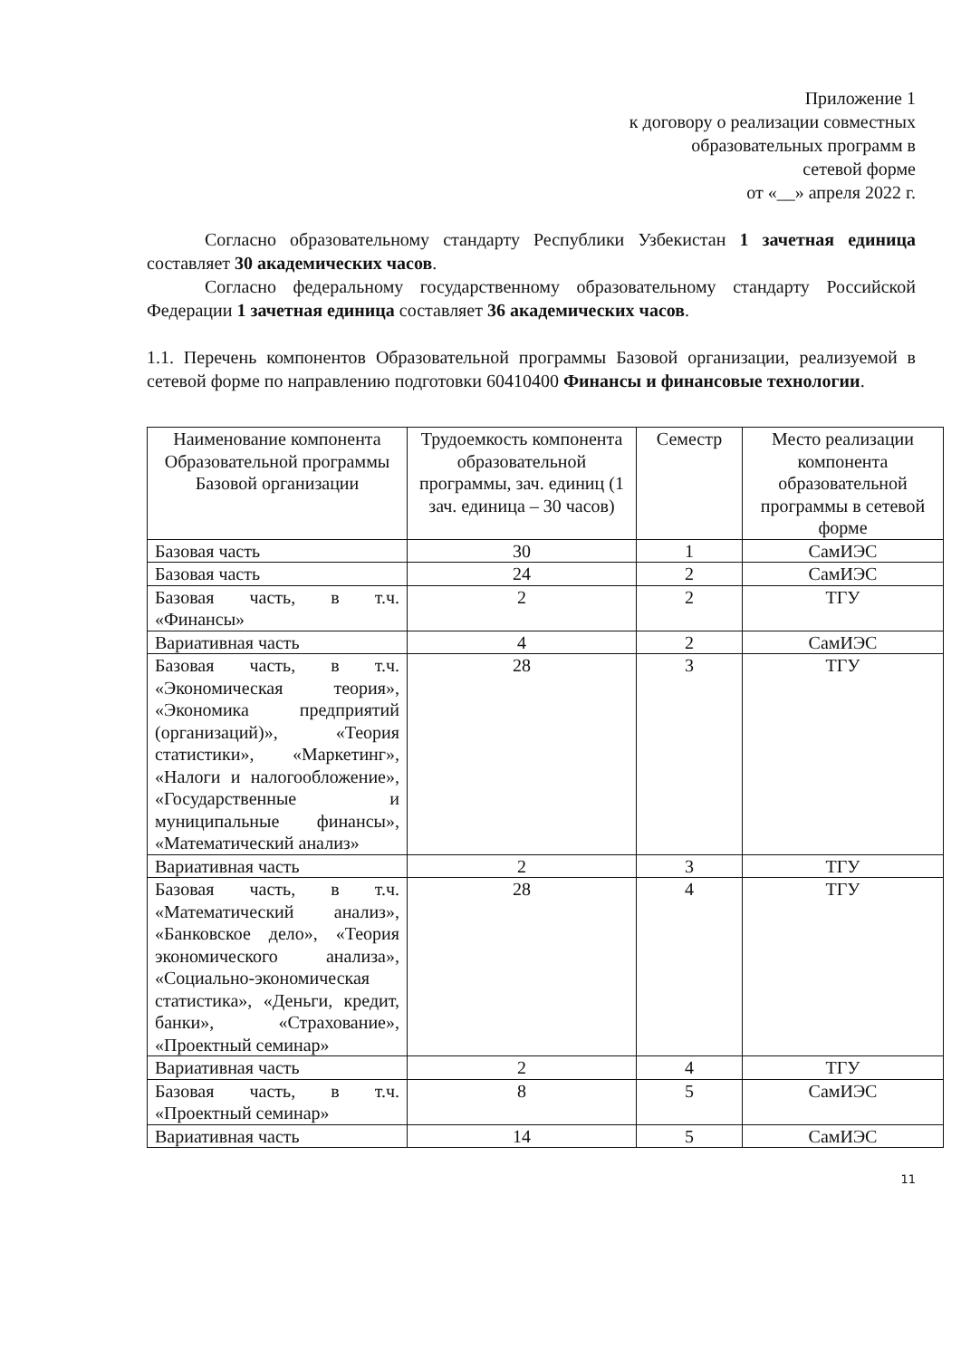Приложение 1
к договору о реализации совместных
образовательных программ в
сетевой форме
от «__» апреля 2022 г.
Согласно образовательному стандарту Республики Узбекистан 1 зачетная единица составляет 30 академических часов.
Согласно федеральному государственному образовательному стандарту Российской Федерации 1 зачетная единица составляет 36 академических часов.
1.1. Перечень компонентов Образовательной программы Базовой организации, реализуемой в сетевой форме по направлению подготовки 60410400 Финансы и финансовые технологии.
| Наименование компонента Образовательной программы Базовой организации | Трудоемкость компонента образовательной программы, зач. единиц (1 зач. единица – 30 часов) | Семестр | Место реализации компонента образовательной программы в сетевой форме |
| Базовая часть | 30 | 1 | СамИЭС |
| Базовая часть | 24 | 2 | СамИЭС |
| Базовая часть, в т.ч. «Финансы» | 2 | 2 | ТГУ |
| Вариативная часть | 4 | 2 | СамИЭС |
| Базовая часть, в т.ч. «Экономическая теория», «Экономика предприятий (организаций)», «Теория статистики», «Маркетинг», «Налоги и налогообложение», «Государственные и муниципальные финансы», «Математический анализ» | 28 | 3 | ТГУ |
| Вариативная часть | 2 | 3 | ТГУ |
| Базовая часть, в т.ч. «Математический анализ», «Банковское дело», «Теория экономического анализа», «Социально-экономическая статистика», «Деньги, кредит, банки», «Страхование», «Проектный семинар» | 28 | 4 | ТГУ |
| Вариативная часть | 2 | 4 | ТГУ |
| Базовая часть, в т.ч. «Проектный семинар» | 8 | 5 | СамИЭС |
| Вариативная часть | 14 | 5 | СамИЭС |
11